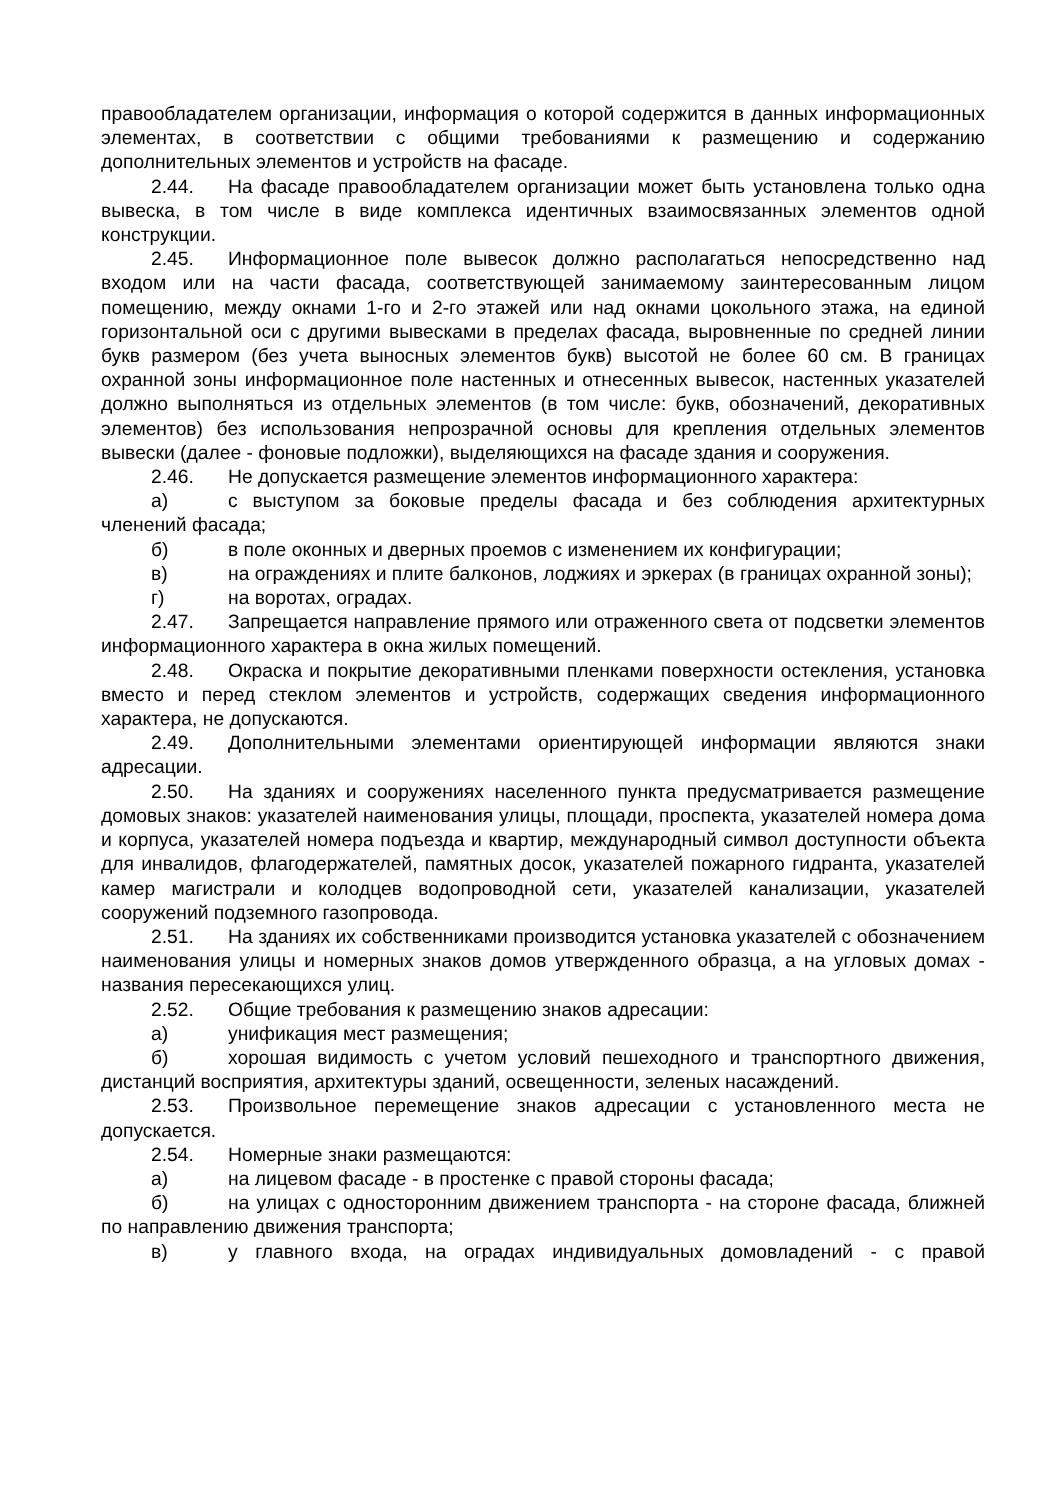правообладателем организации, информация о которой содержится в данных информационных элементах, в соответствии с общими требованиями к размещению и содержанию дополнительных элементов и устройств на фасаде.
2.44. На фасаде правообладателем организации может быть установлена только одна вывеска, в том числе в виде комплекса идентичных взаимосвязанных элементов одной конструкции.
2.45. Информационное поле вывесок должно располагаться непосредственно над входом или на части фасада, соответствующей занимаемому заинтересованным лицом помещению, между окнами 1-го и 2-го этажей или над окнами цокольного этажа, на единой горизонтальной оси с другими вывесками в пределах фасада, выровненные по средней линии букв размером (без учета выносных элементов букв) высотой не более 60 см. В границах охранной зоны информационное поле настенных и отнесенных вывесок, настенных указателей должно выполняться из отдельных элементов (в том числе: букв, обозначений, декоративных элементов) без использования непрозрачной основы для крепления отдельных элементов вывески (далее - фоновые подложки), выделяющихся на фасаде здания и сооружения.
2.46. Не допускается размещение элементов информационного характера:
а) с выступом за боковые пределы фасада и без соблюдения архитектурных членений фасада;
б) в поле оконных и дверных проемов с изменением их конфигурации;
в) на ограждениях и плите балконов, лоджиях и эркерах (в границах охранной зоны);
г) на воротах, оградах.
2.47. Запрещается направление прямого или отраженного света от подсветки элементов информационного характера в окна жилых помещений.
2.48. Окраска и покрытие декоративными пленками поверхности остекления, установка вместо и перед стеклом элементов и устройств, содержащих сведения информационного характера, не допускаются.
2.49. Дополнительными элементами ориентирующей информации являются знаки адресации.
2.50. На зданиях и сооружениях населенного пункта предусматривается размещение домовых знаков: указателей наименования улицы, площади, проспекта, указателей номера дома и корпуса, указателей номера подъезда и квартир, международный символ доступности объекта для инвалидов, флагодержателей, памятных досок, указателей пожарного гидранта, указателей камер магистрали и колодцев водопроводной сети, указателей канализации, указателей сооружений подземного газопровода.
2.51. На зданиях их собственниками производится установка указателей с обозначением наименования улицы и номерных знаков домов утвержденного образца, а на угловых домах - названия пересекающихся улиц.
2.52. Общие требования к размещению знаков адресации:
а) унификация мест размещения;
б) хорошая видимость с учетом условий пешеходного и транспортного движения, дистанций восприятия, архитектуры зданий, освещенности, зеленых насаждений.
2.53. Произвольное перемещение знаков адресации с установленного места не допускается.
2.54. Номерные знаки размещаются:
а) на лицевом фасаде - в простенке с правой стороны фасада;
б) на улицах с односторонним движением транспорта - на стороне фасада, ближней по направлению движения транспорта;
в) у главного входа, на оградах индивидуальных домовладений - с правой